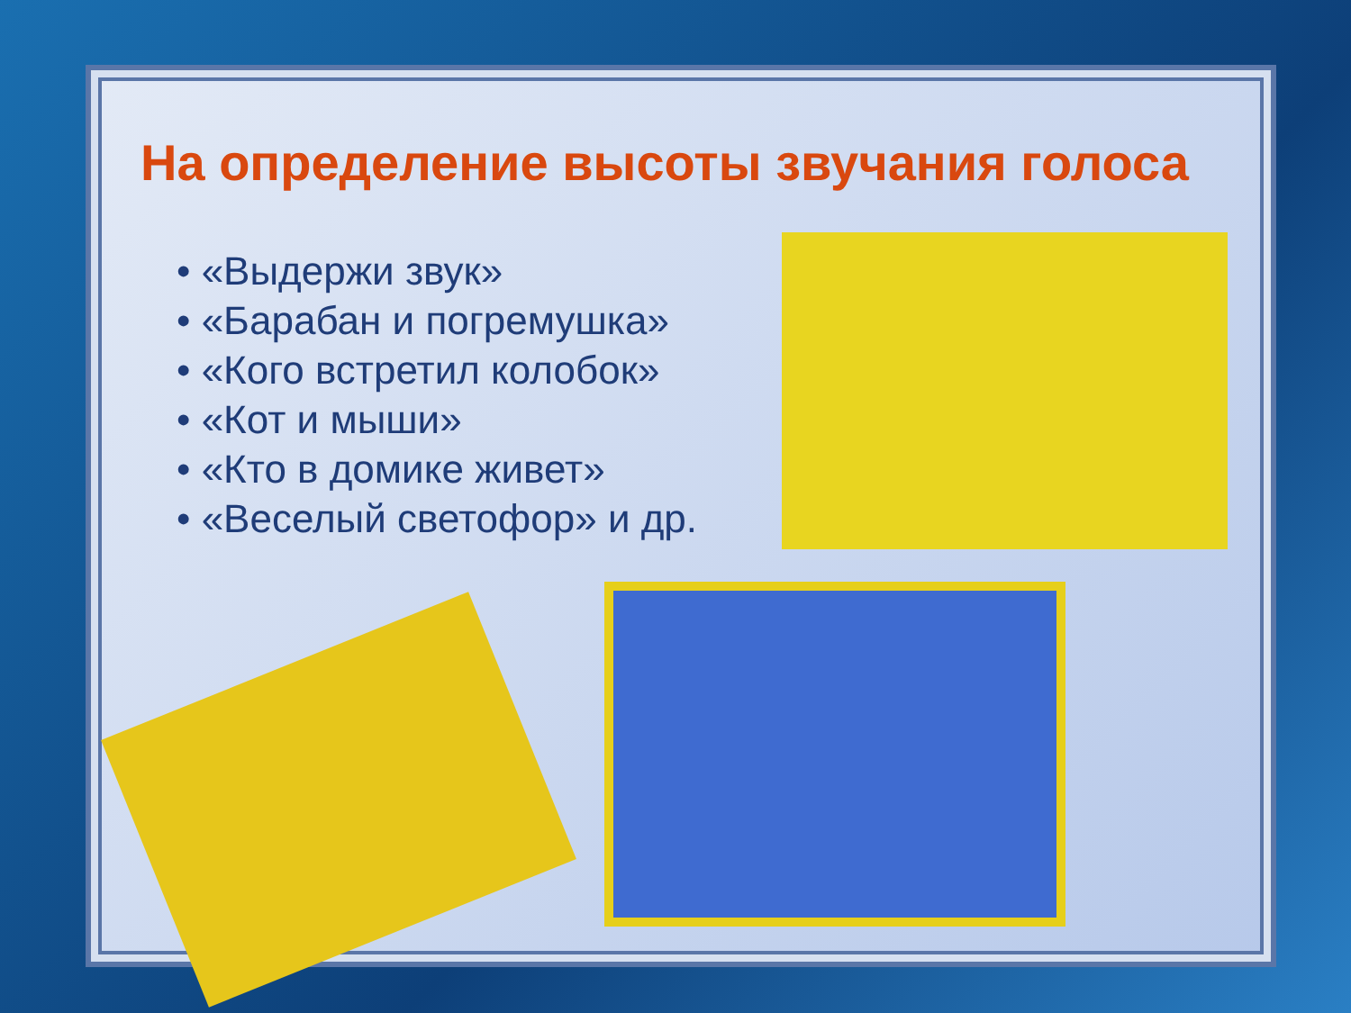На определение высоты звучания голоса
• «Выдержи звук»
• «Барабан и погремушка»
• «Кого встретил колобок»
• «Кот и мыши»
• «Кто в домике живет»
• «Веселый светофор» и др.